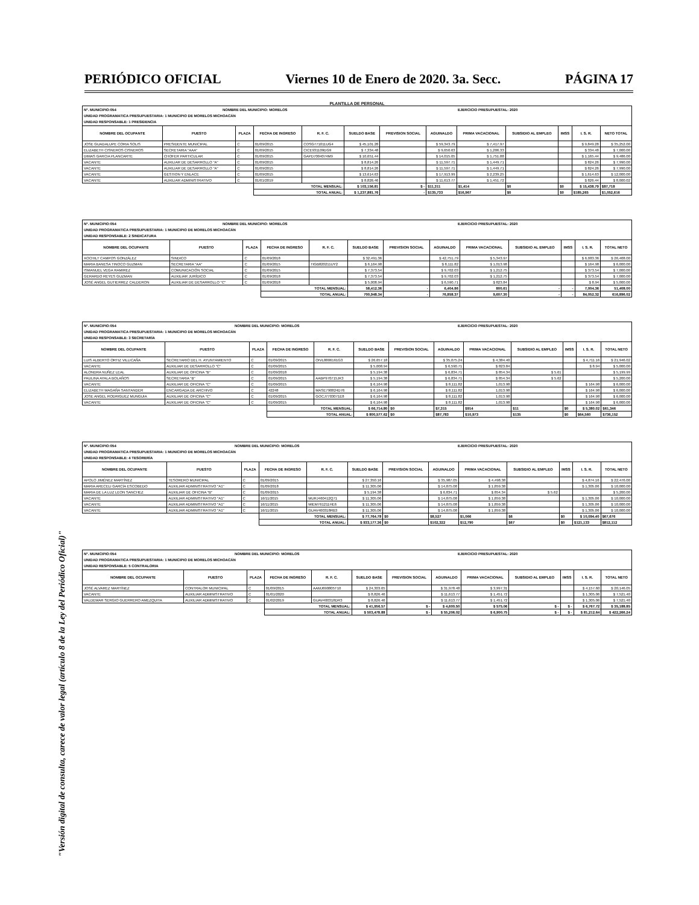PERIÓDICO OFICIAL Viernes 10 de Enero de 2020. 3a. Secc. PÁGINA 17
"Versión digital de consulta, carece de valor legal (artículo 8 de la Ley del Periódico Oficial)"
PLANTILLA DE PERSONAL
N°. MUNICIPIO:054 NOMBRE DEL MUNICIPIO: MORELOS EJERCICIO PRESUPUESTAL: 2020
UNIDAD PROGRAMATICA PRESUPUESTARIA: 1 MUNICIPIO DE MORELOS MICHOACÁN
UNIDAD RESPONSABLE: 1 PRESIDENCIA
| NOMBRE DEL OCUPANTE | PUESTO | PLAZA | FECHA DE INGRESO | R. F. C. | SUELDO BASE | PREVISION SOCIAL | AGUINALDO | PRIMA VACACIONAL | SUBSIDIO AL EMPLEO | IMSS | I. S. R. | NETO TOTAL |
| --- | --- | --- | --- | --- | --- | --- | --- | --- | --- | --- | --- | --- |
| JOSE GUADALUPE CORIA SOLIS | PRESIDENTE MUNICIPAL | C | 01/09/2015 | COSG771011UG4 | $ 45,101.28 | | $ 59,343.79 | $ 7,417.97 | | | $ 9,849.28 | $ 35,252.00 |
| ELIZABETH CISNEROS CISNEROS | SECRETARIA "AAA" | C | 01/09/2015 | CICE931109DG9 | $ 7,334.48 | | $ 9,650.63 | $ 1,206.33 | | | $ 334.48 | $ 7,000.00 |
| DIMAS GARCIA PLANCARTE | CHOFER PARTICULAR | C | 01/09/2015 | GAPD7004074M9 | $ 10,651.44 | | $ 14,015.05 | $ 1,751.88 | | | $ 1,165.44 | $ 9,486.00 |
| VACANTE | AUXILIAR DE DESARROLLO "A" | C | 01/09/2015 | | $ 8,814.26 | | $ 11,597.71 | $ 1,449.71 | | | $ 824.26 | $ 7,990.00 |
| VACANTE | AUXILIAR DE DESARROLLO "A" | C | 01/09/2015 | | $ 8,814.26 | | $ 11,597.71 | $ 1,449.71 | | | $ 824.26 | $ 7,990.00 |
| VACANTE | GESTION Y ENLACE | C | 01/09/2015 | | $ 13,614.63 | | $ 17,913.99 | $ 2,239.25 | | | $ 1,614.63 | $ 12,000.00 |
| VACANTE | AUXILIAR ADMINISTRATIVO | C | 01/01/2019 | | $ 8,826.46 | | $ 11,613.77 | $ 1,451.72 | | | $ 826.44 | $ 8,000.02 |
| | | | TOTAL MENSUAL: | | $ 103,156.81 | $ - | $11,311 | $1,414 | $0 | $0 | $ 15,438.79 | $87,718 |
| | | | TOTAL ANUAL: | | $ 1,237,881.76 | - | $135,733 | $16,967 | $0 | $0 | $185,265 | $1,052,616 |
N°. MUNICIPIO:054 NOMBRE DEL MUNICIPIO: MORELOS EJERCICIO PRESUPUESTAL: 2020
UNIDAD PROGRAMATICA PRESUPUESTARIA: 1 MUNICIPIO DE MORELOS MICHOACÁN
UNIDAD RESPONSABLE: 2 SINDICATURA
| NOMBRE DEL OCUPANTE | PUESTO | PLAZA | FECHA DE INGRESO | R. F. C. | SUELDO BASE | PREVISION SOCIAL | AGUINALDO | PRIMA VACACIONAL | SUBSIDIO AL EMPLEO | IMSS | I. S. R. | TOTAL NETO |
| --- | --- | --- | --- | --- | --- | --- | --- | --- | --- | --- | --- | --- |
| XOCHILT CAMPOS GONZÁLEZ | SINDICO | C | 01/09/2018 | | $ 32,491.36 | | $ 42,751.79 | $ 5,343.97 | | | $ 6,083.36 | $ 26,408.00 |
| MARIA BANESA TINOCO GUZMAN | SECRETARIA "AA" | C | 01/09/2015 | TIGB820211UY2 | $ 6,164.98 | | $ 8,111.82 | $ 1,013.98 | | | $ 164.98 | $ 6,000.00 |
| ISMANUEL VEGA RAMIREZ | COMUNICACIÓN SOCIAL | C | 01/09/2015 | | $ 7,373.54 | | $ 9,702.03 | $ 1,212.75 | | | $ 373.54 | $ 7,000.00 |
| GERARDO REYES GUZMAN | AUXILIAR JURÍDICO | C | 01/09/2018 | | $ 7,373.54 | | $ 9,702.03 | $ 1,212.75 | | | $ 373.54 | $ 7,000.00 |
| JOSÉ ANGEL GUTIERREZ CALDERON | AUXILIAR DE DESARROLLO "C" | C | 01/09/2018 | | $ 5,008.94 | | $ 6,590.71 | $ 823.84 | | | $ 8.94 | $ 5,000.00 |
| | | | TOTAL MENSUAL: | | 58,412.36 | - | 6,404.86 | 800.61 | - | - | 7,004.36 | 51,408.00 |
| | | | TOTAL ANUAL: | | 700,948.34 | - | 76,858.37 | 9,607.30 | - | - | 84,052.32 | 616,896.02 |
N°. MUNICIPIO:054 NOMBRE DEL MUNICIPIO: MORELOS EJERCICIO PRESUPUESTAL: 2020
UNIDAD PROGRAMATICA PRESUPUESTARIA: 1 MUNICIPIO DE MORELOS MICHOACÁN
UNIDAD RESPONSABLE: 3 SECRETARÍA
| NOMBRE DEL OCUPANTE | PUESTO | PLAZA | FECHA DE INGRESO | R. F. C. | SUELDO BASE | PREVISION SOCIAL | AGUINALDO | PRIMA VACACIONAL | SUBSIDIO AL EMPLEO | IMSS | I. S. R. | TOTAL NETO |
| --- | --- | --- | --- | --- | --- | --- | --- | --- | --- | --- | --- | --- |
| LUIS ALBERTO ORTIZ VILLICAÑA | SECRETARIO DEL H. AYUNTAMIENTO | C | 01/09/2015 | OIVL8806161G3 | $ 26,657.18 | | $ 35,075.24 | $ 4,384.40 | | | $ 4,711.16 | $ 21,946.02 |
| VACANTE | AUXILIAR DE DESARROLLO "C" | C | 01/09/2015 | | $ 5,008.94 | | $ 6,590.71 | $ 823.84 | | | $ 8.94 | $ 5,000.00 |
| ALONDRA NUÑEZ LEAL | AUXILIAR DE OFICINA "B" | C | 01/09/2018 | | $ 5,194.38 | | $ 6,834.71 | $ 854.34 | $ 5.61 | | | $ 5,199.99 |
| PAULINA AYALA BOLAÑOS | SECRETARIA "B" | C | 01/09/2015 | AABP970715JK3 | $ 5,194.38 | | $ 6,834.71 | $ 854.34 | $ 5.62 | | | $ 5,200.00 |
| VACANTE | AUXILIAR DE OFICINA "C" | C | 01/09/2015 | | $ 6,164.98 | | $ 8,111.82 | 1,013.98 | | | $ 164.98 | $ 6,000.00 |
| ELIZABETH MAGAÑA SANTANDER | ENCARGADA DE ARCHIVO | C | 42248 | MASE790824D76 | $ 6,164.98 | | $ 8,111.82 | 1,013.98 | | | $ 164.98 | $ 6,000.00 |
| JOSE ANGEL RODRIGUEZ MUNGUIA | AUXILIAR DE OFICINA "C" | C | 01/09/2015 | GOCJ7703071E8 | $ 6,164.98 | | $ 8,111.82 | 1,013.98 | | | $ 164.98 | $ 6,000.00 |
| VACANTE | AUXILIAR DE OFICINA "C" | C | 01/09/2015 | | $ 6,164.98 | | $ 8,111.82 | 1,013.98 | | | $ 164.98 | $ 6,000.00 |
| | | | TOTAL MENSUAL: | | $ 66,714.80 | $0 | $7,315 | $914 | $11 | $0 | $ 5,380.02 | $61,346 |
| | | | TOTAL ANUAL: | | $ 800,577.62 | $0 | $87,783 | $10,973 | $135 | $0 | $64,560 | $736,152 |
N°. MUNICIPIO:054 NOMBRE DEL MUNICIPIO: MORELOS EJERCICIO PRESUPUESTAL: 2020
UNIDAD PROGRAMATICA PRESUPUESTARIA: 1 MUNICIPIO DE MORELOS MICHOACÁN
UNIDAD RESPONSABLE: 4 TESORERÍA
| NOMBRE DEL OCUPANTE | PUESTO | PLAZA | FECHA DE INGRESO | R. F. C. | SUELDO BASE | PREVISION SOCIAL | AGUINALDO | PRIMA VACACIONAL | SUBSIDIO AL EMPLEO | IMSS | I. S. R. | TOTAL NETO |
| --- | --- | --- | --- | --- | --- | --- | --- | --- | --- | --- | --- | --- |
| APOLO JIMÉNEZ MARTÍNEZ | TESORERO MUNICIPAL | C | 01/09/2015 | | $ 27,350.16 | | $ 35,987.05 | $ 4,498.38 | | | $ 4,874.16 | $ 22,476.00 |
| MARIA ARECELI GARCÍA ESCOBEDO | AUXILIAR ADMINISTRATIVO "A1" | C | 01/09/2018 | | $ 11,305.06 | | $ 14,875.08 | $ 1,859.38 | | | $ 1,305.06 | $ 10,000.00 |
| MARIA DE LA LUZ LEON SANCHEZ | AUXILIAR DE OFICINA "B" | C | 01/09/2015 | | $ 5,194.38 | | $ 6,834.71 | $ 854.34 | $ 5.62 | | | $ 5,200.00 |
| VACANTE | AUXILIAR ADMINISTRATIVO "A1" | C | 16/11/2015 | MURJ460412Q71 | $ 11,305.06 | | $ 14,875.08 | $ 1,859.38 | | | $ 1,305.06 | $ 10,000.00 |
| VACANTE | AUXILIAR ADMINISTRATIVO "A1" | C | 16/11/2015 | MIEM761211HE6 | $ 11,305.06 | | $ 14,875.08 | $ 1,859.38 | | | $ 1,305.06 | $ 10,000.00 |
| VACANTE | AUXILIAR ADMINISTRATIVO "A1" | C | 16/11/2015 | GUAV400318RB3 | $ 11,305.06 | | $ 14,875.08 | $ 1,859.38 | | | $ 1,305.06 | $ 10,000.00 |
| | | | TOTAL MENSUAL: | | $ 77,764.78 | $0 | $8,527 | $1,066 | $6 | $0 | $ 10,094.40 | $67,676 |
| | | | TOTAL ANUAL: | | $ 933,177.36 | $0 | $102,322 | $12,790 | $67 | $0 | $121,133 | $812,112 |
N°. MUNICIPIO:054 NOMBRE DEL MUNICIPIO: MORELOS EJERCICIO PRESUPUESTAL: 2020
UNIDAD PROGRAMATICA PRESUPUESTARIA: 1 MUNICIPIO DE MORELOS MICHOACÁN
UNIDAD RESPONSABLE: 5 CONTRALORIA
| NOMBRE DEL OCUPANTE | PUESTO | PLAZA | FECHA DE INGRESO | R. F. C. | SUELDO BASE | PREVISION SOCIAL | AGUINALDO | PRIMA VACACIONAL | SUBSIDIO AL EMPLEO | IMSS | I. S. R. | TOTAL NETO |
| --- | --- | --- | --- | --- | --- | --- | --- | --- | --- | --- | --- | --- |
| JOSÉ ALVAREZ MARTÍNEZ | CONTRALOR MUNICIPAL | C | 01/09/2015 | AAMJ690805T10 | $ 24,303.65 | | $ 31,978.48 | $ 3,997.31 | | | $ 4,157.60 | $ 20,146.05 |
| VACANTE | AUXILIAR ADMINISTRATIVO | C | 01/01/2020 | | $ 8,826.46 | | $ 11,613.77 | $ 1,451.72 | | | $ 1,305.06 | $ 7,521.40 |
| VALDEMAR SERGIO GUERRERO AMEZQUITA | AUXILIAR ADMINISTRATIVO | C | 01/02/2019 | GUAV400318DR3 | $ 8,826.46 | | $ 11,613.77 | $ 1,451.72 | | | $ 1,305.06 | $ 7,521.40 |
| | | | TOTAL MENSUAL: | | $ 41,956.57 | $ - | $ 4,600.50 | $ 575.06 | $ - | $ - | $ 6,767.72 | $ 35,188.85 |
| | | | TOTAL ANUAL: | | $ 503,478.88 | $ - | $ 55,206.02 | $ 6,900.75 | $ - | $ - | $ 81,212.64 | $ 422,266.24 |